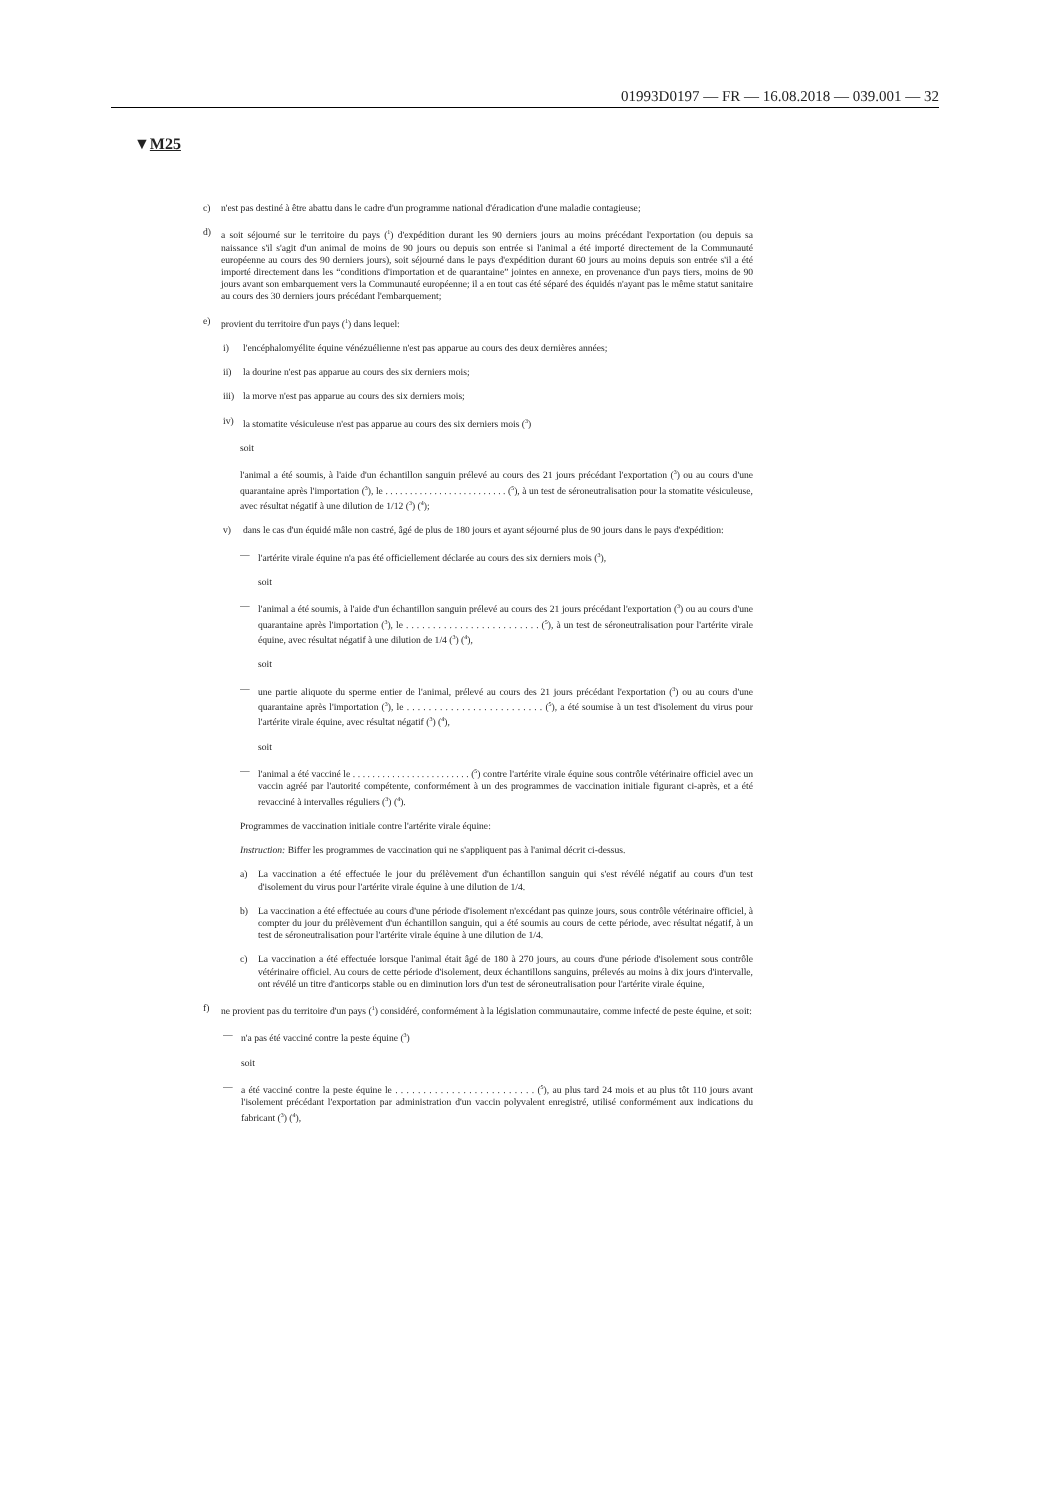01993D0197 — FR — 16.08.2018 — 039.001 — 32
▼M25
c) n'est pas destiné à être abattu dans le cadre d'un programme national d'éradication d'une maladie contagieuse;
d) a soit séjourné sur le territoire du pays (<sup>1</sup>) d'expédition durant les 90 derniers jours au moins précédant l'exportation (ou depuis sa naissance s'il s'agit d'un animal de moins de 90 jours ou depuis son entrée si l'animal a été importé directement de la Communauté européenne au cours des 90 derniers jours), soit séjourné dans le pays d'expédition durant 60 jours au moins depuis son entrée s'il a été importé directement dans les “conditions d'importation et de quarantaine” jointes en annexe, en provenance d'un pays tiers, moins de 90 jours avant son embarquement vers la Communauté européenne; il a en tout cas été séparé des équidés n'ayant pas le même statut sanitaire au cours des 30 derniers jours précédant l'embarquement;
e) provient du territoire d'un pays (<sup>1</sup>) dans lequel:
i) l'encéphalomyélite équine vénézuélienne n'est pas apparue au cours des deux dernières années;
ii) la dourine n'est pas apparue au cours des six derniers mois;
iii) la morve n'est pas apparue au cours des six derniers mois;
iv) la stomatite vésiculeuse n'est pas apparue au cours des six derniers mois (<sup>3</sup>)
soit
l'animal a été soumis, à l'aide d'un échantillon sanguin prélevé au cours des 21 jours précédant l'exportation (<sup>3</sup>) ou au cours d'une quarantaine après l'importation (<sup>3</sup>), le . . . . . . . . . . . . . . . . . . . . . . . . . (<sup>5</sup>), à un test de séroneutralisation pour la stomatite vésiculeuse, avec résultat négatif à une dilution de 1/12 (<sup>3</sup>) (<sup>4</sup>);
v) dans le cas d'un équidé mâle non castré, âgé de plus de 180 jours et ayant séjourné plus de 90 jours dans le pays d'expédition:
— l'artérite virale équine n'a pas été officiellement déclarée au cours des six derniers mois (<sup>3</sup>),
soit
— l'animal a été soumis, à l'aide d'un échantillon sanguin prélevé au cours des 21 jours précédant l'exportation (<sup>3</sup>) ou au cours d'une quarantaine après l'importation (<sup>3</sup>), le . . . . . . . . . . . . . . . . . . . . . . . . . (<sup>5</sup>), à un test de séroneutralisation pour l'artérite virale équine, avec résultat négatif à une dilution de 1/4 (<sup>3</sup>) (<sup>4</sup>),
soit
— une partie aliquote du sperme entier de l'animal, prélevé au cours des 21 jours précédant l'exportation (<sup>3</sup>) ou au cours d'une quarantaine après l'importation (<sup>3</sup>), le . . . . . . . . . . . . . . . . . . . . . . . . . (<sup>5</sup>), a été soumise à un test d'isolement du virus pour l'artérite virale équine, avec résultat négatif (<sup>3</sup>) (<sup>4</sup>),
soit
— l'animal a été vacciné le . . . . . . . . . . . . . . . . . . . . . . . . (<sup>5</sup>) contre l'artérite virale équine sous contrôle vétérinaire officiel avec un vaccin agréé par l'autorité compétente, conformément à un des programmes de vaccination initiale figurant ci-après, et a été revacciné à intervalles réguliers (<sup>3</sup>) (<sup>4</sup>).
Programmes de vaccination initiale contre l'artérite virale équine:
Instruction: Biffer les programmes de vaccination qui ne s'appliquent pas à l'animal décrit ci-dessus.
a) La vaccination a été effectuée le jour du prélèvement d'un échantillon sanguin qui s'est révélé négatif au cours d'un test d'isolement du virus pour l'artérite virale équine à une dilution de 1/4.
b) La vaccination a été effectuée au cours d'une période d'isolement n'excédant pas quinze jours, sous contrôle vétérinaire officiel, à compter du jour du prélèvement d'un échantillon sanguin, qui a été soumis au cours de cette période, avec résultat négatif, à un test de séroneutralisation pour l'artérite virale équine à une dilution de 1/4.
c) La vaccination a été effectuée lorsque l'animal était âgé de 180 à 270 jours, au cours d'une période d'isolement sous contrôle vétérinaire officiel. Au cours de cette période d'isolement, deux échantillons sanguins, prélevés au moins à dix jours d'intervalle, ont révélé un titre d'anticorps stable ou en diminution lors d'un test de séroneutralisation pour l'artérite virale équine,
f) ne provient pas du territoire d'un pays (<sup>1</sup>) considéré, conformément à la législation communautaire, comme infecté de peste équine, et soit:
— n'a pas été vacciné contre la peste équine (<sup>3</sup>)
soit
— a été vacciné contre la peste équine le . . . . . . . . . . . . . . . . . . . . . . . . . (<sup>5</sup>), au plus tard 24 mois et au plus tôt 110 jours avant l'isolement précédant l'exportation par administration d'un vaccin polyvalent enregistré, utilisé conformément aux indications du fabricant (<sup>3</sup>) (<sup>4</sup>),